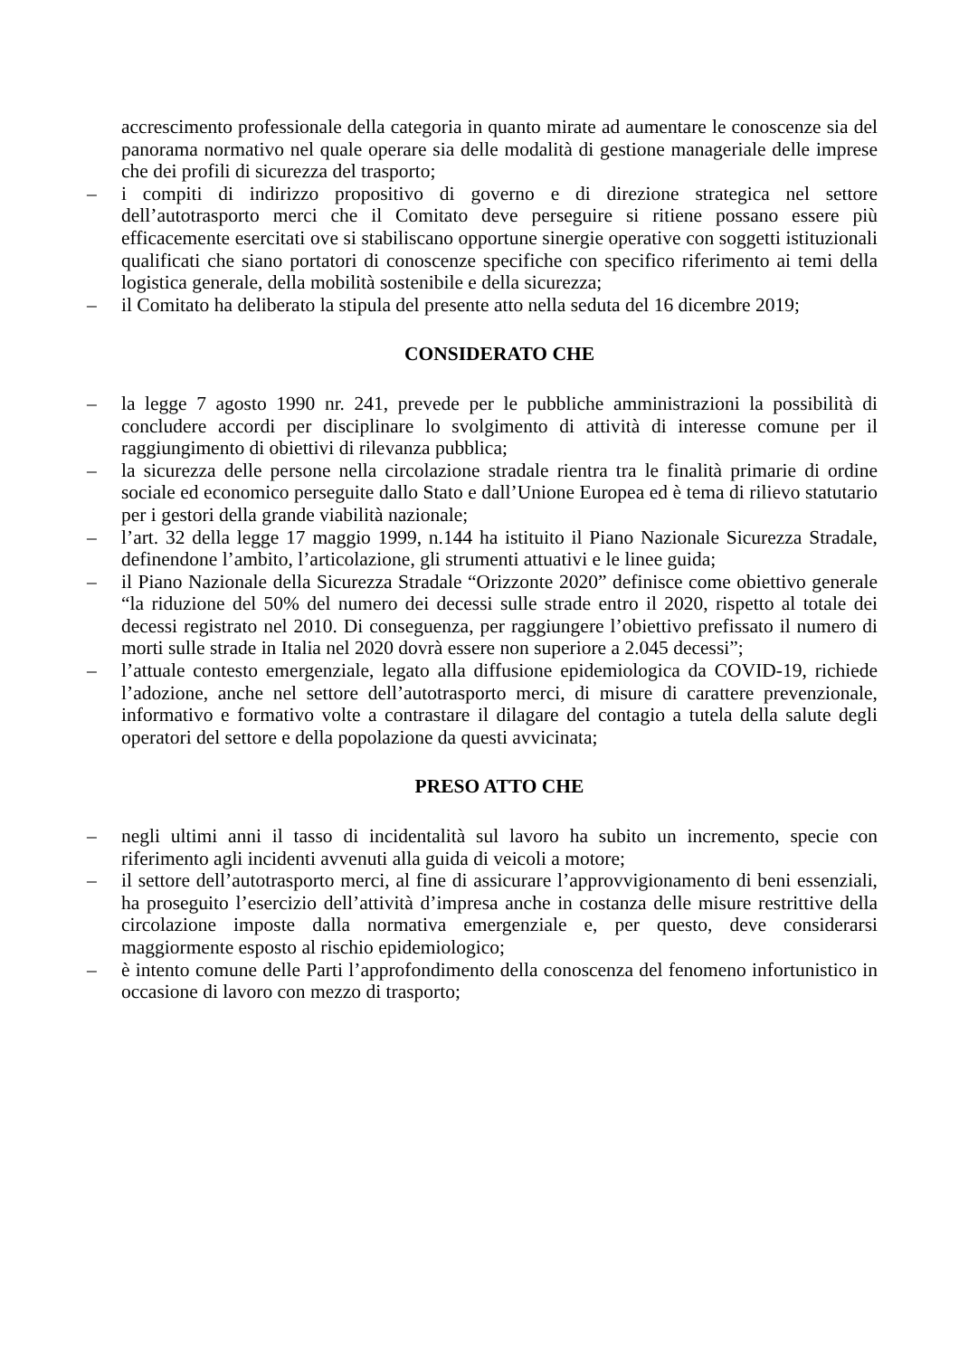accrescimento professionale della categoria in quanto mirate ad aumentare le conoscenze sia del panorama normativo nel quale operare sia delle modalità di gestione manageriale delle imprese che dei profili di sicurezza del trasporto;
– i compiti di indirizzo propositivo di governo e di direzione strategica nel settore dell’autotrasporto merci che il Comitato deve perseguire si ritiene possano essere più efficacemente esercitati ove si stabiliscano opportune sinergie operative con soggetti istituzionali qualificati che siano portatori di conoscenze specifiche con specifico riferimento ai temi della logistica generale, della mobilità sostenibile e della sicurezza;
– il Comitato ha deliberato la stipula del presente atto nella seduta del 16 dicembre 2019;
CONSIDERATO CHE
– la legge 7 agosto 1990 nr. 241, prevede per le pubbliche amministrazioni la possibilità di concludere accordi per disciplinare lo svolgimento di attività di interesse comune per il raggiungimento di obiettivi di rilevanza pubblica;
– la sicurezza delle persone nella circolazione stradale rientra tra le finalità primarie di ordine sociale ed economico perseguite dallo Stato e dall’Unione Europea ed è tema di rilievo statutario per i gestori della grande viabilità nazionale;
– l’art. 32 della legge 17 maggio 1999, n.144 ha istituito il Piano Nazionale Sicurezza Stradale, definendone l’ambito, l’articolazione, gli strumenti attuativi e le linee guida;
– il Piano Nazionale della Sicurezza Stradale “Orizzonte 2020” definisce come obiettivo generale “la riduzione del 50% del numero dei decessi sulle strade entro il 2020, rispetto al totale dei decessi registrato nel 2010. Di conseguenza, per raggiungere l’obiettivo prefissato il numero di morti sulle strade in Italia nel 2020 dovrà essere non superiore a 2.045 decessi”;
– l’attuale contesto emergenziale, legato alla diffusione epidemiologica da COVID-19, richiede l’adozione, anche nel settore dell’autotrasporto merci, di misure di carattere prevenzionale, informativo e formativo volte a contrastare il dilagare del contagio a tutela della salute degli operatori del settore e della popolazione da questi avvicinata;
PRESO ATTO CHE
– negli ultimi anni il tasso di incidentalità sul lavoro ha subito un incremento, specie con riferimento agli incidenti avvenuti alla guida di veicoli a motore;
– il settore dell’autotrasporto merci, al fine di assicurare l’approvvigionamento di beni essenziali, ha proseguito l’esercizio dell’attività d’impresa anche in costanza delle misure restrittive della circolazione imposte dalla normativa emergenziale e, per questo, deve considerarsi maggiormente esposto al rischio epidemiologico;
– è intento comune delle Parti l’approfondimento della conoscenza del fenomeno infortunistico in occasione di lavoro con mezzo di trasporto;